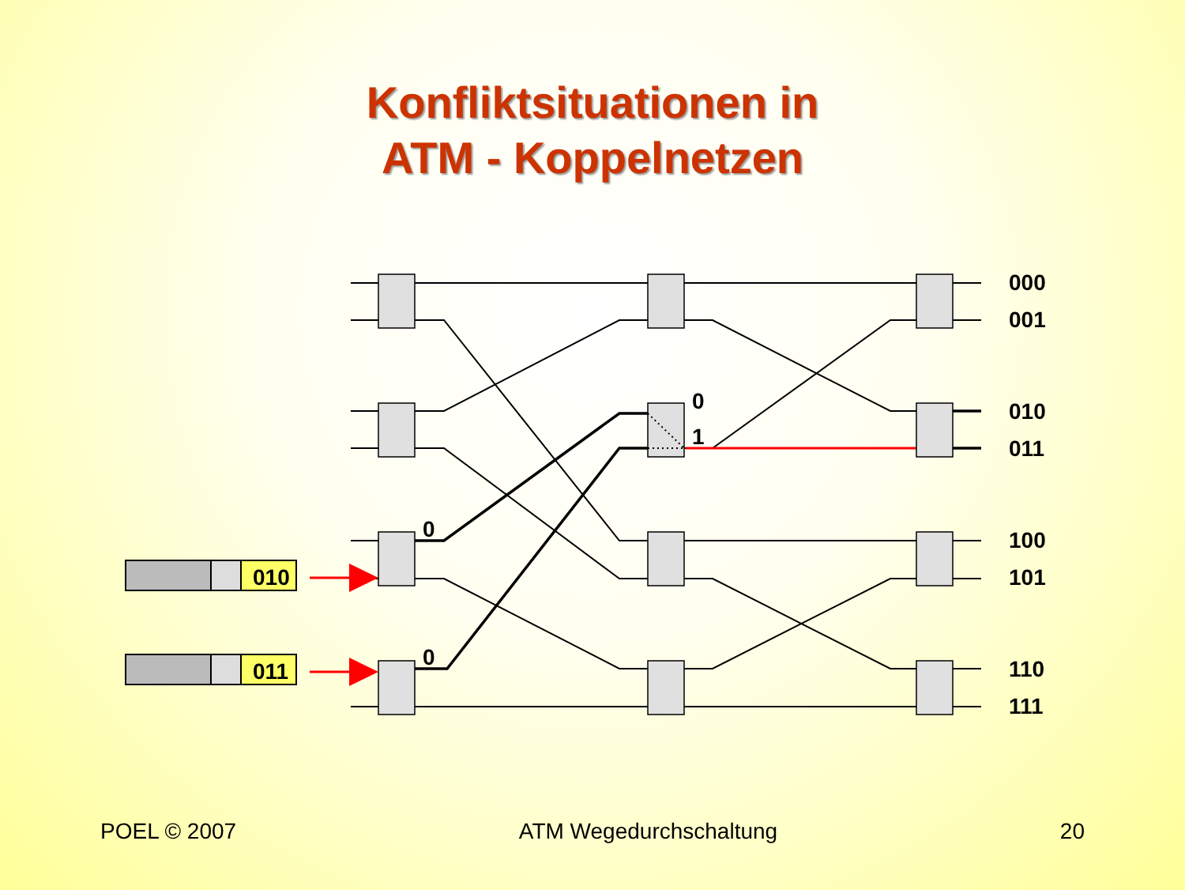Konfliktsituationen in
ATM - Koppelnetzen
010
011
0
0
0
1
000
001
010
011
100
101
110
111
POEL © 2007 ATM Wegedurchschaltung 20